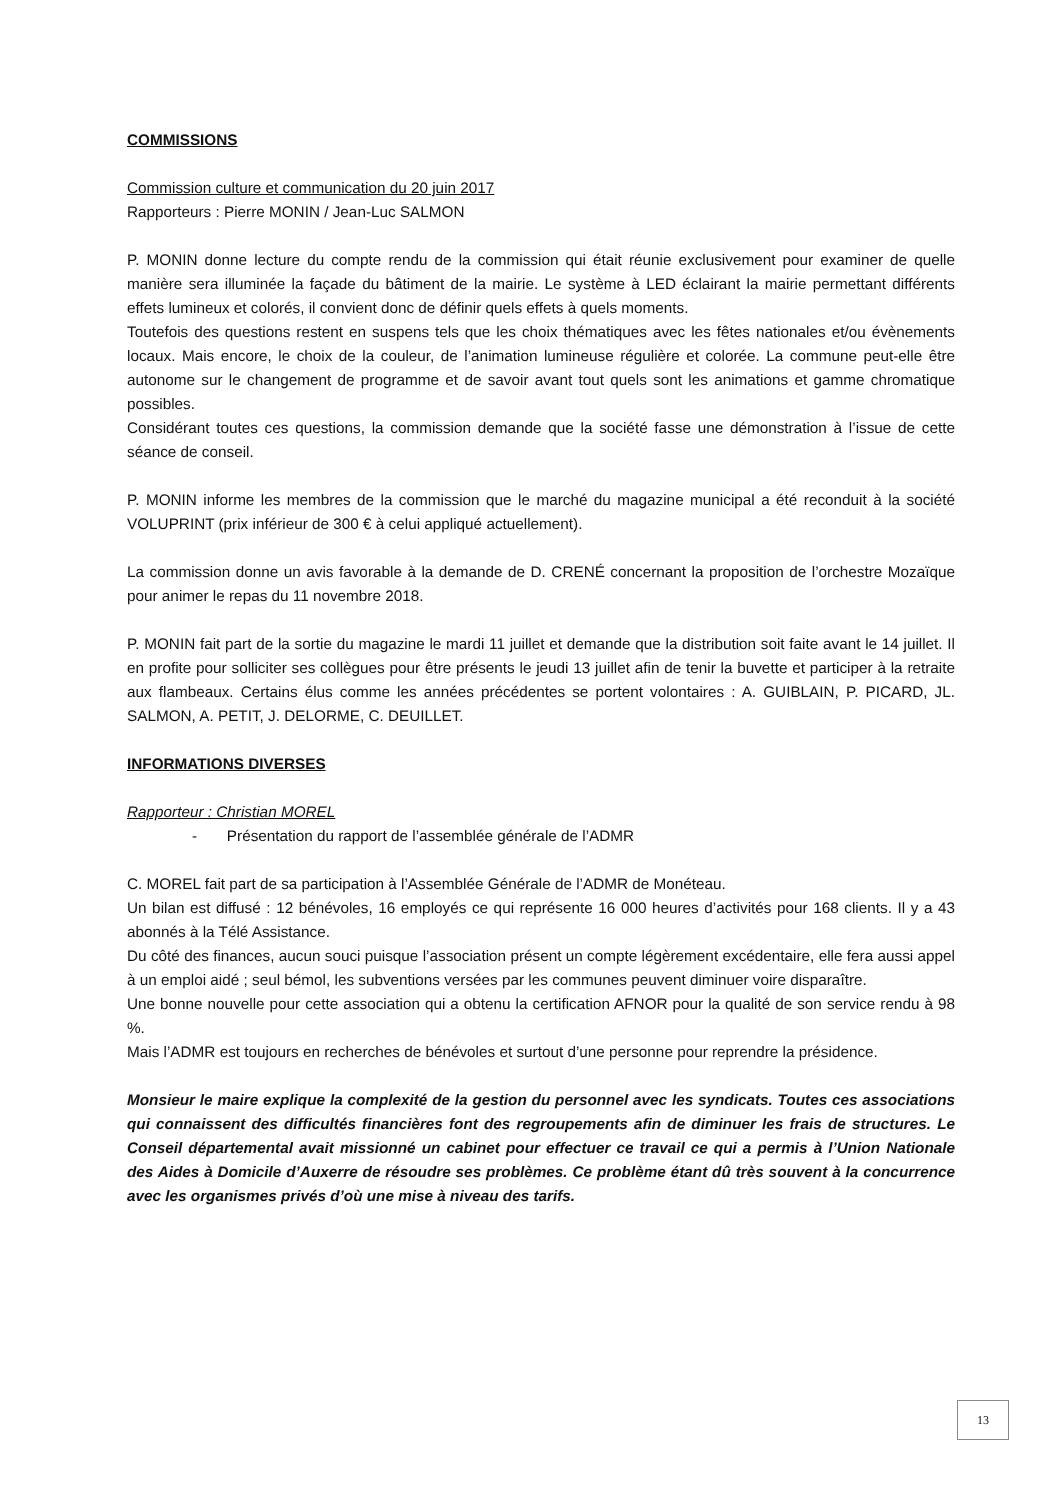COMMISSIONS
Commission culture et communication du 20 juin 2017
Rapporteurs : Pierre MONIN / Jean-Luc SALMON
P. MONIN donne lecture du compte rendu de la commission qui était réunie exclusivement pour examiner de quelle manière sera illuminée la façade du bâtiment de la mairie. Le système à LED éclairant la mairie permettant différents effets lumineux et colorés, il convient donc de définir quels effets à quels moments.
Toutefois des questions restent en suspens tels que les choix thématiques avec les fêtes nationales et/ou évènements locaux. Mais encore, le choix de la couleur, de l’animation lumineuse régulière et colorée. La commune peut-elle être autonome sur le changement de programme et de savoir avant tout quels sont les animations et gamme chromatique possibles.
Considérant toutes ces questions, la commission demande que la société fasse une démonstration à l’issue de cette séance de conseil.
P. MONIN informe les membres de la commission que le marché du magazine municipal a été reconduit à la société VOLUPRINT (prix inférieur de 300 € à celui appliqué actuellement).
La commission donne un avis favorable à la demande de D. CRENÉ concernant la proposition de l’orchestre Mozaïque pour animer le repas du 11 novembre 2018.
P. MONIN fait part de la sortie du magazine le mardi 11 juillet et demande que la distribution soit faite avant le 14 juillet. Il en profite pour solliciter ses collègues pour être présents le jeudi 13 juillet afin de tenir la buvette et participer à la retraite aux flambeaux. Certains élus comme les années précédentes se portent volontaires : A. GUIBLAIN, P. PICARD, JL. SALMON, A. PETIT, J. DELORME, C. DEUILLET.
INFORMATIONS DIVERSES
Rapporteur : Christian MOREL
- Présentation du rapport de l’assemblée générale de l’ADMR
C. MOREL fait part de sa participation à l’Assemblée Générale de l’ADMR de Monéteau.
Un bilan est diffusé : 12 bénévoles, 16 employés ce qui représente 16 000 heures d’activités pour 168 clients. Il y a 43 abonnés à la Télé Assistance.
Du côté des finances, aucun souci puisque l’association présent un compte légèrement excédentaire, elle fera aussi appel à un emploi aidé ; seul bémol, les subventions versées par les communes peuvent diminuer voire disparaître.
Une bonne nouvelle pour cette association qui a obtenu la certification AFNOR pour la qualité de son service rendu à 98 %.
Mais l’ADMR est toujours en recherches de bénévoles et surtout d’une personne pour reprendre la présidence.
Monsieur le maire explique la complexité de la gestion du personnel avec les syndicats. Toutes ces associations qui connaissent des difficultés financières font des regroupements afin de diminuer les frais de structures. Le Conseil départemental avait missionné un cabinet pour effectuer ce travail ce qui a permis à l’Union Nationale des Aides à Domicile d’Auxerre de résoudre ses problèmes. Ce problème étant dû très souvent à la concurrence avec les organismes privés d’où une mise à niveau des tarifs.
13